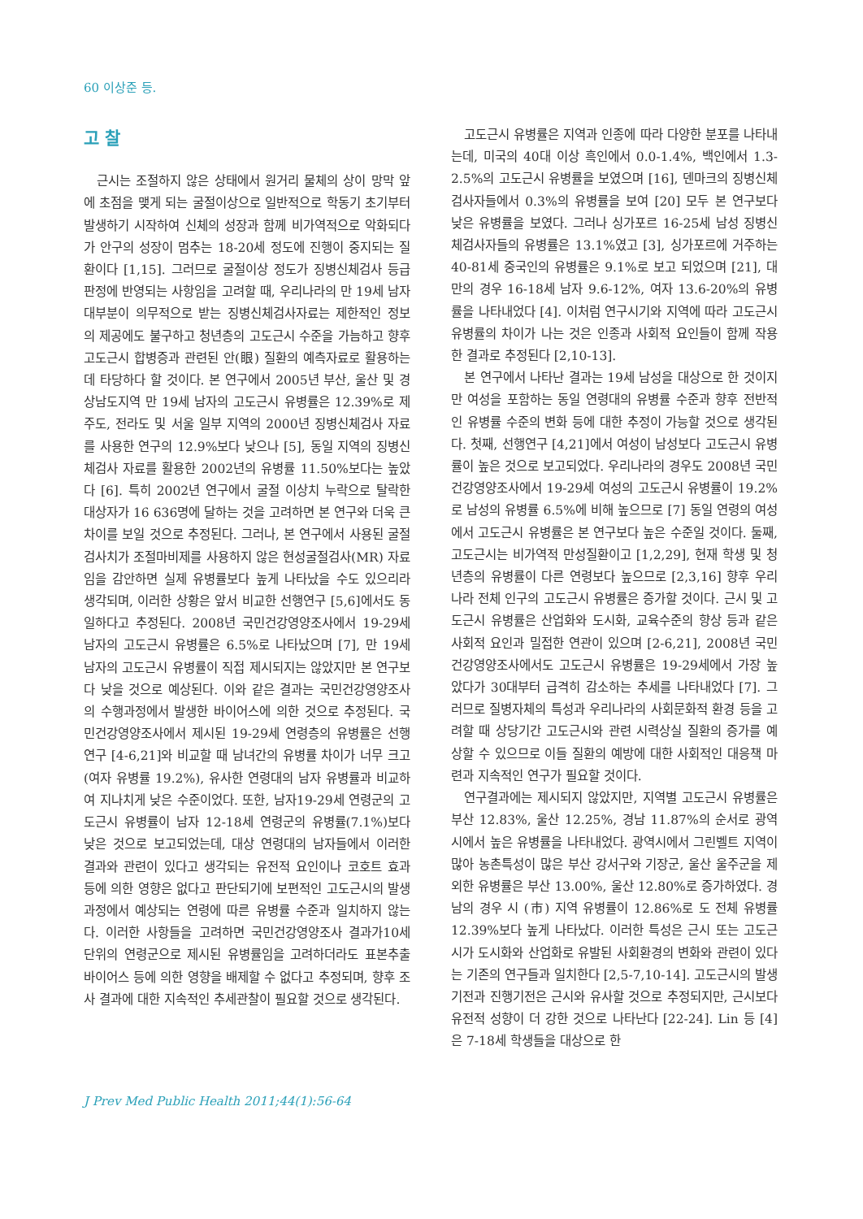60 이상준 등.
고 찰
근시는 조절하지 않은 상태에서 원거리 물체의 상이 망막 앞에 초점을 맺게 되는 굴절이상으로 일반적으로 학동기 초기부터 발생하기 시작하여 신체의 성장과 함께 비가역적으로 악화되다가 안구의 성장이 멈추는 18-20세 정도에 진행이 중지되는 질환이다 [1,15]. 그러므로 굴절이상 정도가 징병신체검사 등급판정에 반영되는 사항임을 고려할 때, 우리나라의 만 19세 남자 대부분이 의무적으로 받는 징병신체검사자료는 제한적인 정보의 제공에도 불구하고 청년층의 고도근시 수준을 가늠하고 향후 고도근시 합병증과 관련된 안(眼) 질환의 예측자료로 활용하는데 타당하다 할 것이다. 본 연구에서 2005년 부산, 울산 및 경상남도지역 만 19세 남자의 고도근시 유병률은 12.39%로 제주도, 전라도 및 서울 일부 지역의 2000년 징병신체검사 자료를 사용한 연구의 12.9%보다 낮으나 [5], 동일 지역의 징병신체검사 자료를 활용한 2002년의 유병률 11.50%보다는 높았다 [6]. 특히 2002년 연구에서 굴절 이상치 누락으로 탈락한 대상자가 16 636명에 달하는 것을 고려하면 본 연구와 더욱 큰 차이를 보일 것으로 추정된다. 그러나, 본 연구에서 사용된 굴절검사치가 조절마비제를 사용하지 않은 현성굴절검사(MR) 자료임을 감안하면 실제 유병률보다 높게 나타났을 수도 있으리라 생각되며, 이러한 상황은 앞서 비교한 선행연구 [5,6]에서도 동일하다고 추정된다. 2008년 국민건강영양조사에서 19-29세 남자의 고도근시 유병률은 6.5%로 나타났으며 [7], 만 19세 남자의 고도근시 유병률이 직접 제시되지는 않았지만 본 연구보다 낮을 것으로 예상된다. 이와 같은 결과는 국민건강영양조사의 수행과정에서 발생한 바이어스에 의한 것으로 추정된다. 국민건강영양조사에서 제시된 19-29세 연령층의 유병률은 선행연구 [4-6,21]와 비교할 때 남녀간의 유병률 차이가 너무 크고(여자 유병률 19.2%), 유사한 연령대의 남자 유병률과 비교하여 지나치게 낮은 수준이었다. 또한, 남자19-29세 연령군의 고도근시 유병률이 남자 12-18세 연령군의 유병률(7.1%)보다 낮은 것으로 보고되었는데, 대상 연령대의 남자들에서 이러한 결과와 관련이 있다고 생각되는 유전적 요인이나 코호트 효과 등에 의한 영향은 없다고 판단되기에 보편적인 고도근시의 발생과정에서 예상되는 연령에 따른 유병률 수준과 일치하지 않는다. 이러한 사항들을 고려하면 국민건강영양조사 결과가10세 단위의 연령군으로 제시된 유병률임을 고려하더라도 표본추출 바이어스 등에 의한 영향을 배제할 수 없다고 추정되며, 향후 조사 결과에 대한 지속적인 추세관찰이 필요할 것으로 생각된다.
고도근시 유병률은 지역과 인종에 따라 다양한 분포를 나타내는데, 미국의 40대 이상 흑인에서 0.0-1.4%, 백인에서 1.3-2.5%의 고도근시 유병률을 보였으며 [16], 덴마크의 징병신체검사자들에서 0.3%의 유병률을 보여 [20] 모두 본 연구보다 낮은 유병률을 보였다. 그러나 싱가포르 16-25세 남성 징병신체검사자들의 유병률은 13.1%였고 [3], 싱가포르에 거주하는 40-81세 중국인의 유병률은 9.1%로 보고 되었으며 [21], 대만의 경우 16-18세 남자 9.6-12%, 여자 13.6-20%의 유병률을 나타내었다 [4]. 이처럼 연구시기와 지역에 따라 고도근시 유병률의 차이가 나는 것은 인종과 사회적 요인들이 함께 작용한 결과로 추정된다 [2,10-13].
본 연구에서 나타난 결과는 19세 남성을 대상으로 한 것이지만 여성을 포함하는 동일 연령대의 유병률 수준과 향후 전반적인 유병률 수준의 변화 등에 대한 추정이 가능할 것으로 생각된다. 첫째, 선행연구 [4,21]에서 여성이 남성보다 고도근시 유병률이 높은 것으로 보고되었다. 우리나라의 경우도 2008년 국민건강영양조사에서 19-29세 여성의 고도근시 유병률이 19.2%로 남성의 유병률 6.5%에 비해 높으므로 [7] 동일 연령의 여성에서 고도근시 유병률은 본 연구보다 높은 수준일 것이다. 둘째, 고도근시는 비가역적 만성질환이고 [1,2,29], 현재 학생 및 청년층의 유병률이 다른 연령보다 높으므로 [2,3,16] 향후 우리나라 전체 인구의 고도근시 유병률은 증가할 것이다. 근시 및 고도근시 유병률은 산업화와 도시화, 교육수준의 향상 등과 같은 사회적 요인과 밀접한 연관이 있으며 [2-6,21], 2008년 국민건강영양조사에서도 고도근시 유병률은 19-29세에서 가장 높았다가 30대부터 급격히 감소하는 추세를 나타내었다 [7]. 그러므로 질병자체의 특성과 우리나라의 사회문화적 환경 등을 고려할 때 상당기간 고도근시와 관련 시력상실 질환의 증가를 예상할 수 있으므로 이들 질환의 예방에 대한 사회적인 대응책 마련과 지속적인 연구가 필요할 것이다.
연구결과에는 제시되지 않았지만, 지역별 고도근시 유병률은 부산 12.83%, 울산 12.25%, 경남 11.87%의 순서로 광역시에서 높은 유병률을 나타내었다. 광역시에서 그린벨트 지역이 많아 농촌특성이 많은 부산 강서구와 기장군, 울산 울주군을 제외한 유병률은 부산 13.00%, 울산 12.80%로 증가하였다. 경남의 경우 시 (市) 지역 유병률이 12.86%로 도 전체 유병률 12.39%보다 높게 나타났다. 이러한 특성은 근시 또는 고도근시가 도시화와 산업화로 유발된 사회환경의 변화와 관련이 있다는 기존의 연구들과 일치한다 [2,5-7,10-14]. 고도근시의 발생기전과 진행기전은 근시와 유사할 것으로 추정되지만, 근시보다 유전적 성향이 더 강한 것으로 나타난다 [22-24]. Lin 등 [4]은 7-18세 학생들을 대상으로 한
J Prev Med Public Health 2011;44(1):56-64